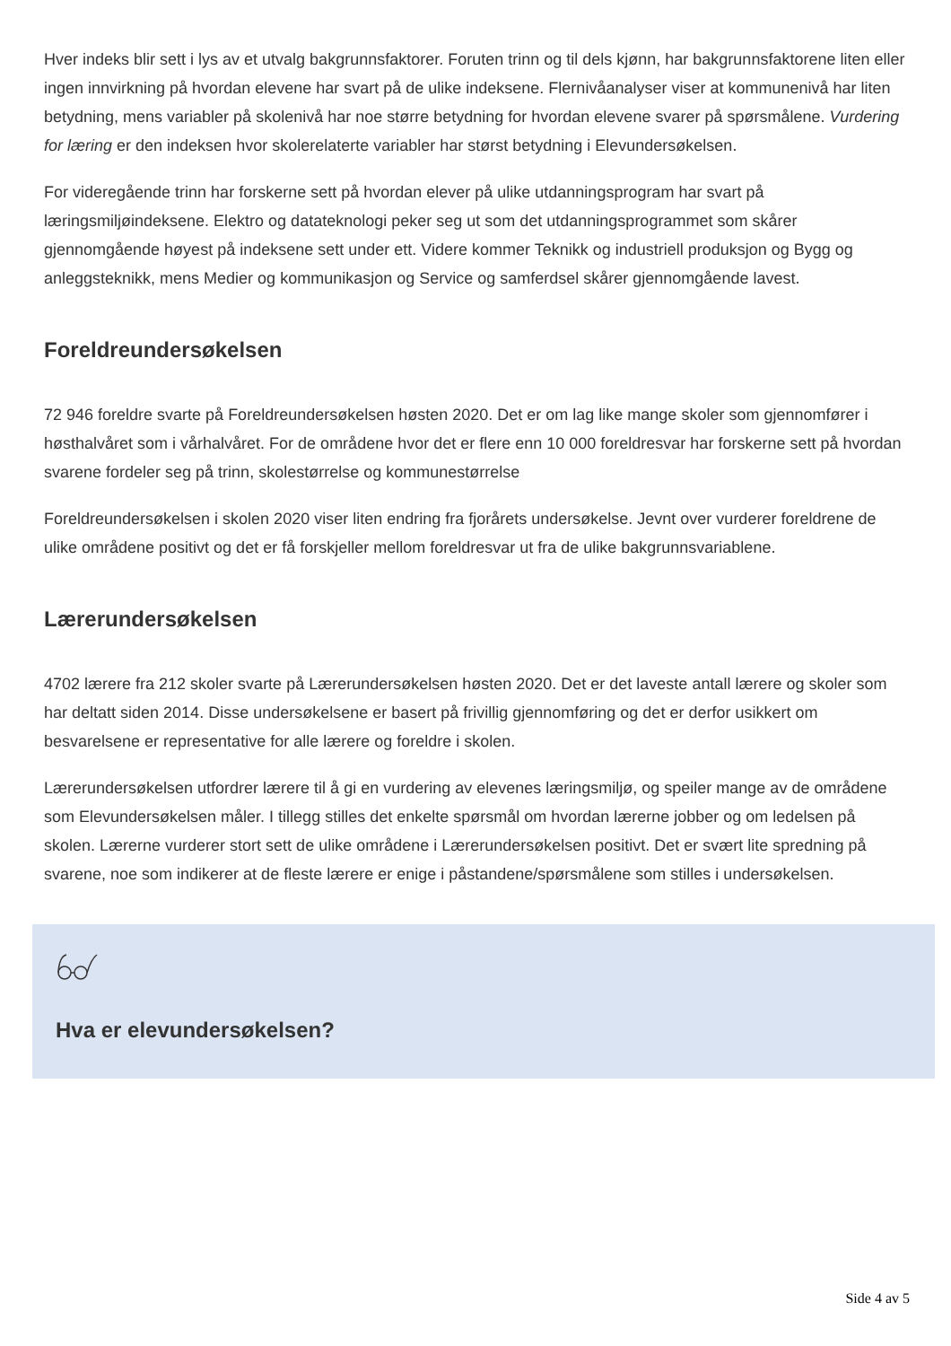Hver indeks blir sett i lys av et utvalg bakgrunnsfaktorer. Foruten trinn og til dels kjønn, har bakgrunnsfaktorene liten eller ingen innvirkning på hvordan elevene har svart på de ulike indeksene. Flernivåanalyser viser at kommunenivå har liten betydning, mens variabler på skolenivå har noe større betydning for hvordan elevene svarer på spørsmålene. Vurdering for læring er den indeksen hvor skolerelaterte variabler har størst betydning i Elevundersøkelsen.
For videregående trinn har forskerne sett på hvordan elever på ulike utdanningsprogram har svart på læringsmiljøindeksene. Elektro og datateknologi peker seg ut som det utdanningsprogrammet som skårer gjennomgående høyest på indeksene sett under ett. Videre kommer Teknikk og industriell produksjon og Bygg og anleggsteknikk, mens Medier og kommunikasjon og Service og samferdsel skårer gjennomgående lavest.
Foreldreundersøkelsen
72 946 foreldre svarte på Foreldreundersøkelsen høsten 2020. Det er om lag like mange skoler som gjennomfører i høsthalvåret som i vårhalvåret. For de områdene hvor det er flere enn 10 000 foreldresvar har forskerne sett på hvordan svarene fordeler seg på trinn, skolestørrelse og kommunestørrelse
Foreldreundersøkelsen i skolen 2020 viser liten endring fra fjorårets undersøkelse. Jevnt over vurderer foreldrene de ulike områdene positivt og det er få forskjeller mellom foreldresvar ut fra de ulike bakgrunnsvariablene.
Lærerundersøkelsen
4702 lærere fra 212 skoler svarte på Lærerundersøkelsen høsten 2020. Det er det laveste antall lærere og skoler som har deltatt siden 2014. Disse undersøkelsene er basert på frivillig gjennomføring og det er derfor usikkert om besvarelsene er representative for alle lærere og foreldre i skolen.
Lærerundersøkelsen utfordrer lærere til å gi en vurdering av elevenes læringsmiljø, og speiler mange av de områdene som Elevundersøkelsen måler. I tillegg stilles det enkelte spørsmål om hvordan lærerne jobber og om ledelsen på skolen. Lærerne vurderer stort sett de ulike områdene i Lærerundersøkelsen positivt. Det er svært lite spredning på svarene, noe som indikerer at de fleste lærere er enige i påstandene/spørsmålene som stilles i undersøkelsen.
Hva er elevundersøkelsen?
Side 4 av 5